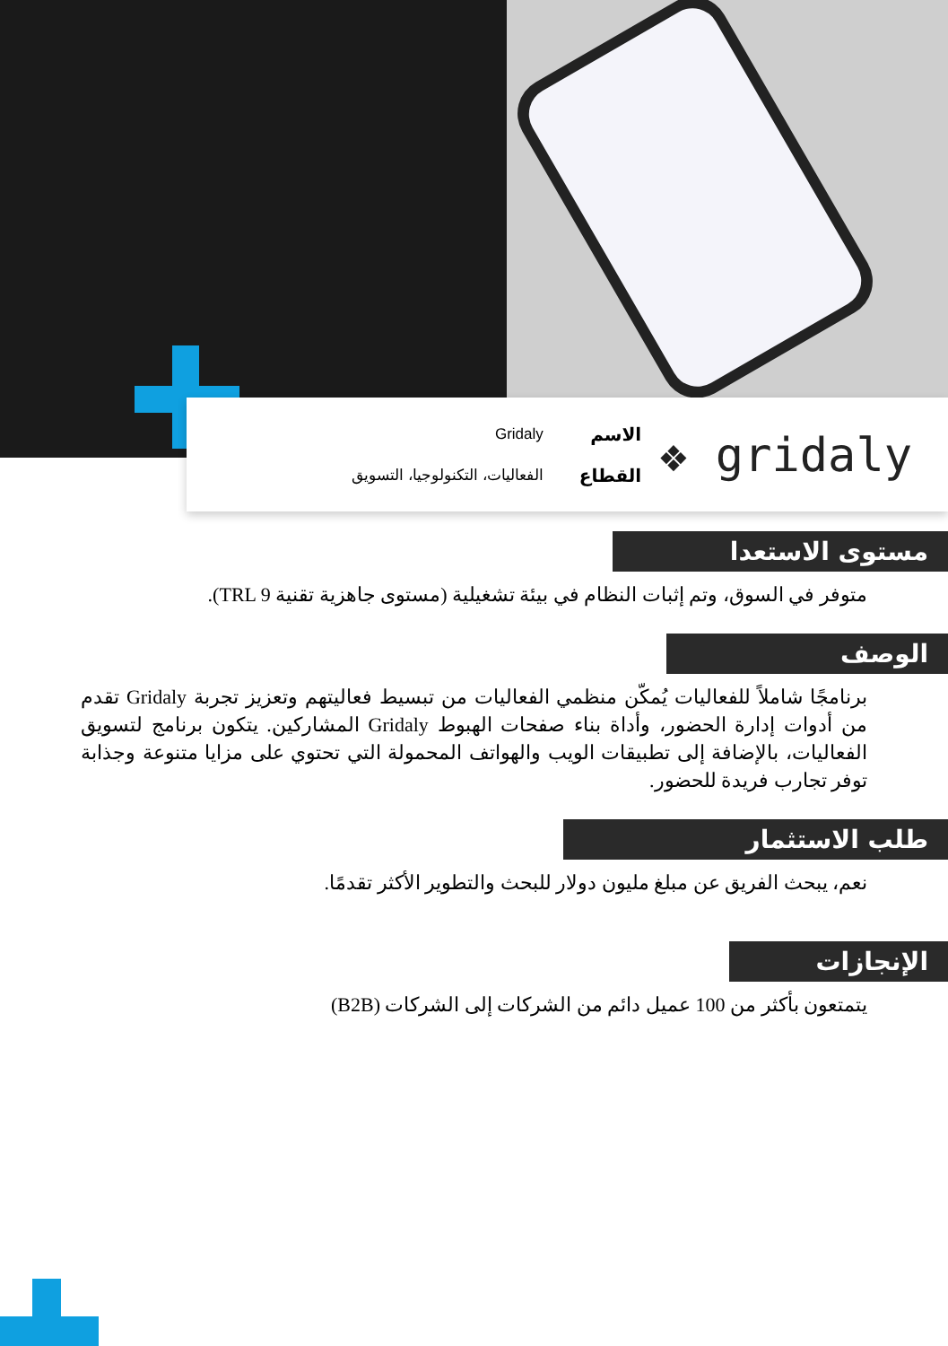❖ gridaly
الاسم
القطاع
Gridaly
الفعاليات، التكنولوجيا، التسويق
مستوى الاستعدا
متوفر في السوق، وتم إثبات النظام في بيئة تشغيلية (مستوى جاهزية تقنية TRL 9).
الوصف
برنامجًا شاملاً للفعاليات يُمكّن منظمي الفعاليات من تبسيط فعاليتهم وتعزيز تجربة Gridaly تقدم من أدوات إدارة الحضور، وأداة بناء صفحات الهبوط Gridaly المشاركين. يتكون برنامج لتسويق الفعاليات، بالإضافة إلى تطبيقات الويب والهواتف المحمولة التي تحتوي على مزايا متنوعة وجذابة توفر تجارب فريدة للحضور.
طلب الاستثمار
نعم، يبحث الفريق عن مبلغ مليون دولار للبحث والتطوير الأكثر تقدمًا.
الإنجازات
يتمتعون بأكثر من 100 عميل دائم من الشركات إلى الشركات (B2B)